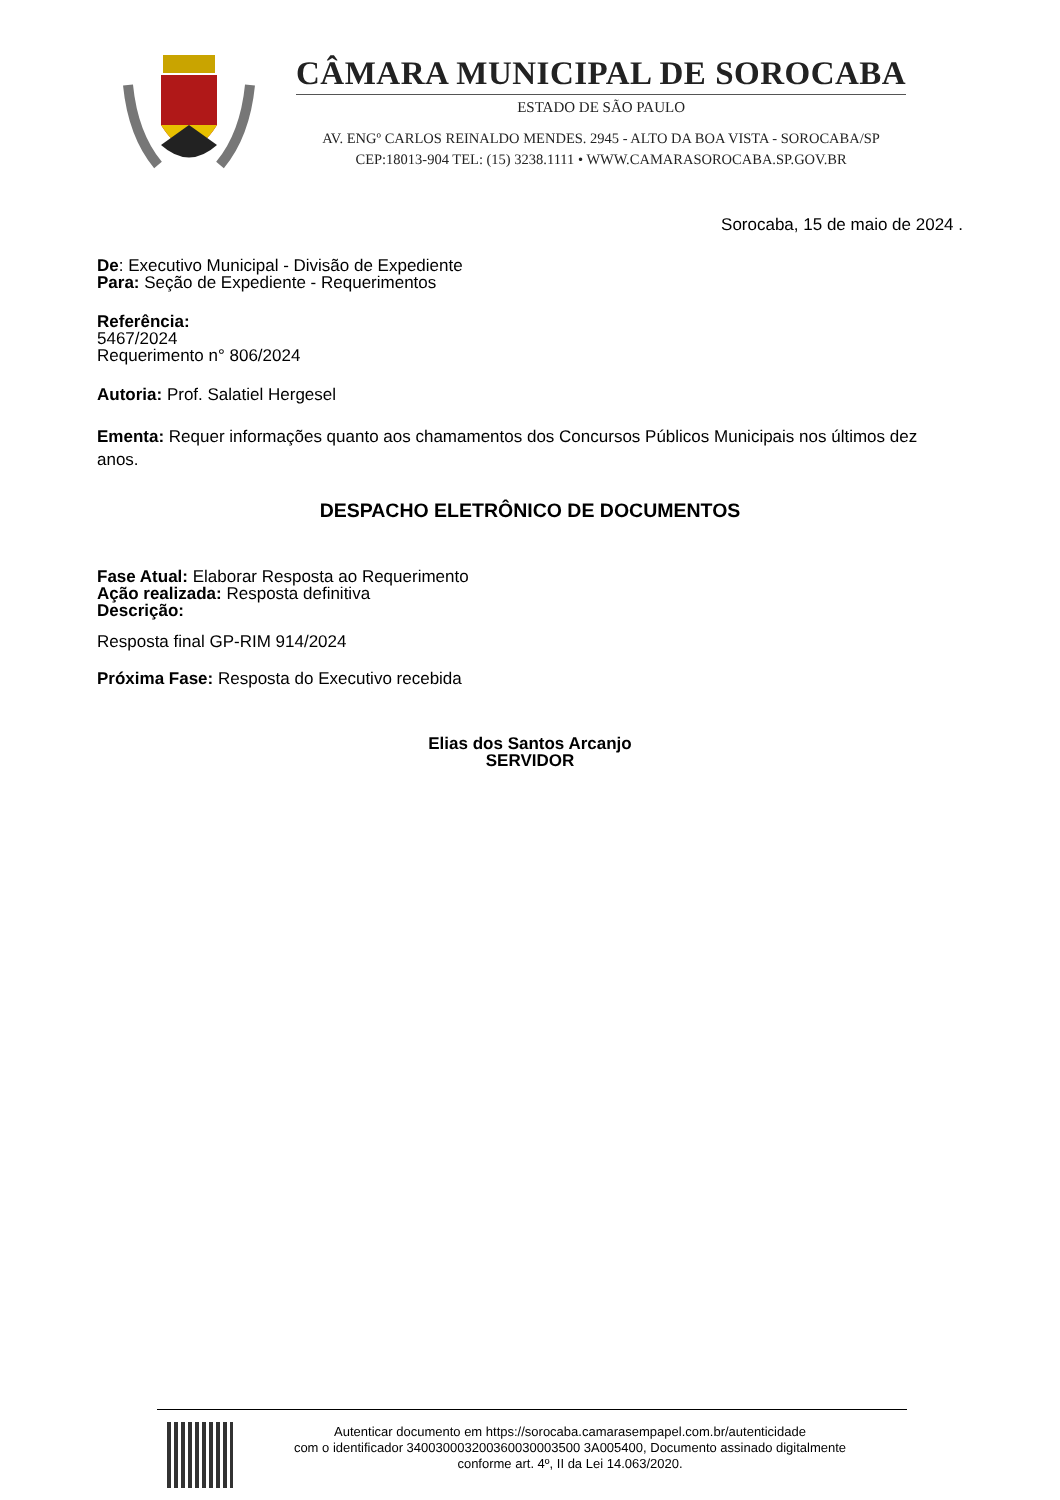CÂMARA MUNICIPAL DE SOROCABA
ESTADO DE SÃO PAULO
AV. ENGº CARLOS REINALDO MENDES. 2945 - ALTO DA BOA VISTA - SOROCABA/SP
CEP:18013-904 TEL: (15) 3238.1111 • WWW.CAMARASOROCABA.SP.GOV.BR
Sorocaba, 15 de maio de 2024 .
De: Executivo Municipal - Divisão de Expediente
Para: Seção de Expediente - Requerimentos
Referência:
5467/2024
Requerimento n° 806/2024
Autoria: Prof. Salatiel Hergesel
Ementa: Requer informações quanto aos chamamentos dos Concursos Públicos Municipais nos últimos dez anos.
DESPACHO ELETRÔNICO DE DOCUMENTOS
Fase Atual: Elaborar Resposta ao Requerimento
Ação realizada: Resposta definitiva
Descrição:
Resposta final GP-RIM 914/2024
Próxima Fase: Resposta do Executivo recebida
Elias dos Santos Arcanjo
SERVIDOR
Autenticar documento em https://sorocaba.camarasempapel.com.br/autenticidade
com o identificador 340030003200360030003500 3A005400, Documento assinado digitalmente
conforme art. 4º, II da Lei 14.063/2020.